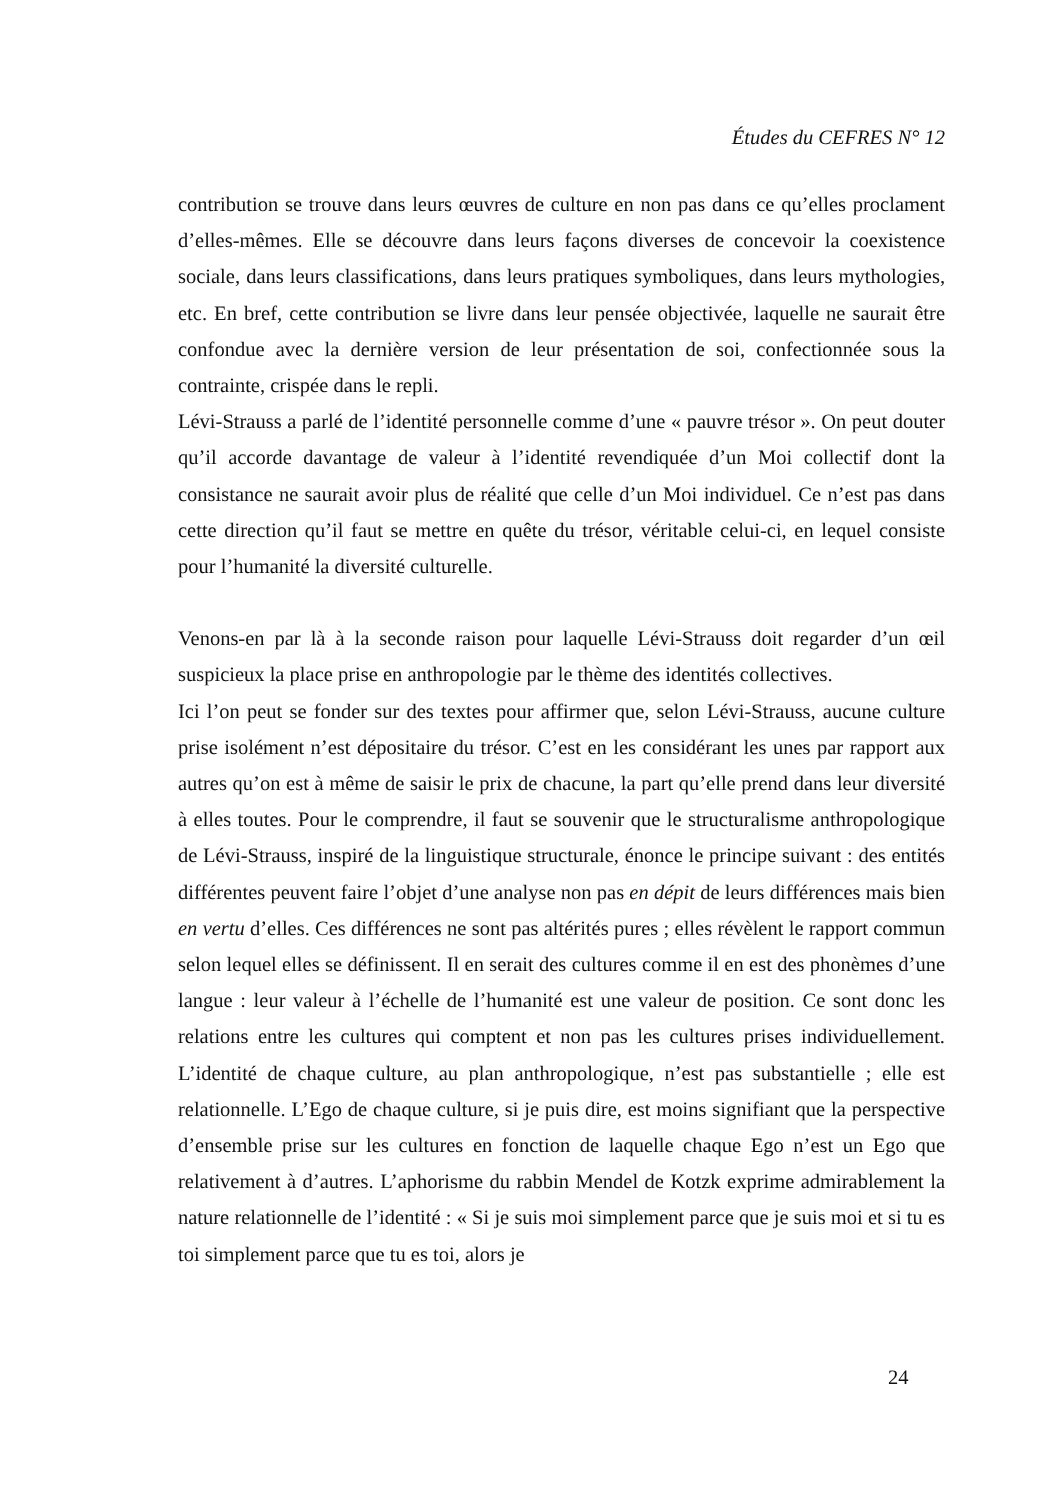Études du CEFRES N° 12
contribution se trouve dans leurs œuvres de culture en non pas dans ce qu’elles proclament d’elles-mêmes. Elle se découvre dans leurs façons diverses de concevoir la coexistence sociale, dans leurs classifications, dans leurs pratiques symboliques, dans leurs mythologies, etc. En bref, cette contribution se livre dans leur pensée objectivée, laquelle ne saurait être confondue avec la dernière version de leur présentation de soi, confectionnée sous la contrainte, crispée dans le repli.
Lévi-Strauss a parlé de l’identité personnelle comme d’une « pauvre trésor ». On peut douter qu’il accorde davantage de valeur à l’identité revendiquée d’un Moi collectif dont la consistance ne saurait avoir plus de réalité que celle d’un Moi individuel. Ce n’est pas dans cette direction qu’il faut se mettre en quête du trésor, véritable celui-ci, en lequel consiste pour l’humanité la diversité culturelle.
Venons-en par là à la seconde raison pour laquelle Lévi-Strauss doit regarder d’un œil suspicieux la place prise en anthropologie par le thème des identités collectives.
Ici l’on peut se fonder sur des textes pour affirmer que, selon Lévi-Strauss, aucune culture prise isolément n’est dépositaire du trésor. C’est en les considérant les unes par rapport aux autres qu’on est à même de saisir le prix de chacune, la part qu’elle prend dans leur diversité à elles toutes. Pour le comprendre, il faut se souvenir que le structuralisme anthropologique de Lévi-Strauss, inspiré de la linguistique structurale, énonce le principe suivant : des entités différentes peuvent faire l’objet d’une analyse non pas en dépit de leurs différences mais bien en vertu d’elles. Ces différences ne sont pas altérités pures ; elles révèlent le rapport commun selon lequel elles se définissent. Il en serait des cultures comme il en est des phonèmes d’une langue : leur valeur à l’échelle de l’humanité est une valeur de position. Ce sont donc les relations entre les cultures qui comptent et non pas les cultures prises individuellement. L’identité de chaque culture, au plan anthropologique, n’est pas substantielle ; elle est relationnelle. L’Ego de chaque culture, si je puis dire, est moins signifiant que la perspective d’ensemble prise sur les cultures en fonction de laquelle chaque Ego n’est un Ego que relativement à d’autres. L’aphorisme du rabbin Mendel de Kotzk exprime admirablement la nature relationnelle de l’identité : « Si je suis moi simplement parce que je suis moi et si tu es toi simplement parce que tu es toi, alors je
24